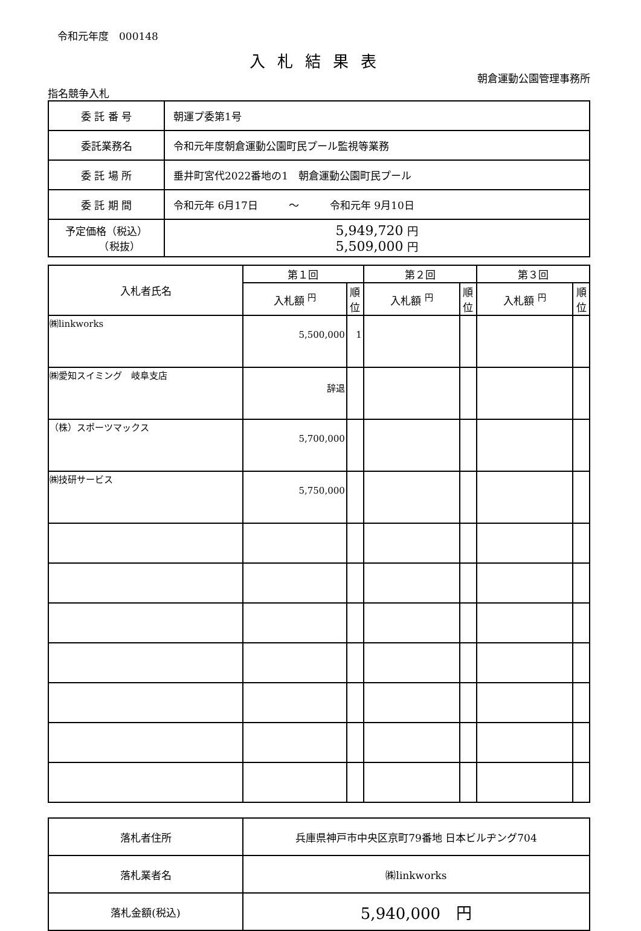令和元年度　000148
入札結果表
朝倉運動公園管理事務所
指名競争入札
| 委 託 番 号 | 朝運プ委第1号 |
| 委託業務名 | 令和元年度朝倉運動公園町民プール監視等業務 |
| 委 託 場 所 | 垂井町宮代2022番地の1 朝倉運動公園町民プール |
| 委 託 期 間 | 令和元年 6月17日 ～ 令和元年 9月10日 |
| 予定価格（税込） （税抜） | 5,949,720 円 5,509,000 円 |
| 入札者氏名 | 第１回 | | 第２回 | | 第３回 | |
| --- | --- | --- | --- | --- | --- | --- |
| | 入札額 <sup>円</sup> | 順位 | 入札額 <sup>円</sup> | 順位 | 入札額 <sup>円</sup> | 順位 |
| ㈱linkworks | 5,500,000 | 1 | | | | |
| ㈱愛知スイミング 岐阜支店 | 辞退 | | | | | |
| （株）スポーツマックス | 5,700,000 | | | | | |
| ㈱技研サービス | 5,750,000 | | | | | |
| 落札者住所 | 兵庫県神戸市中央区京町79番地 日本ビルヂング704 |
| 落札業者名 | ㈱linkworks |
| 落札金額(税込) | 5,940,000 円 |